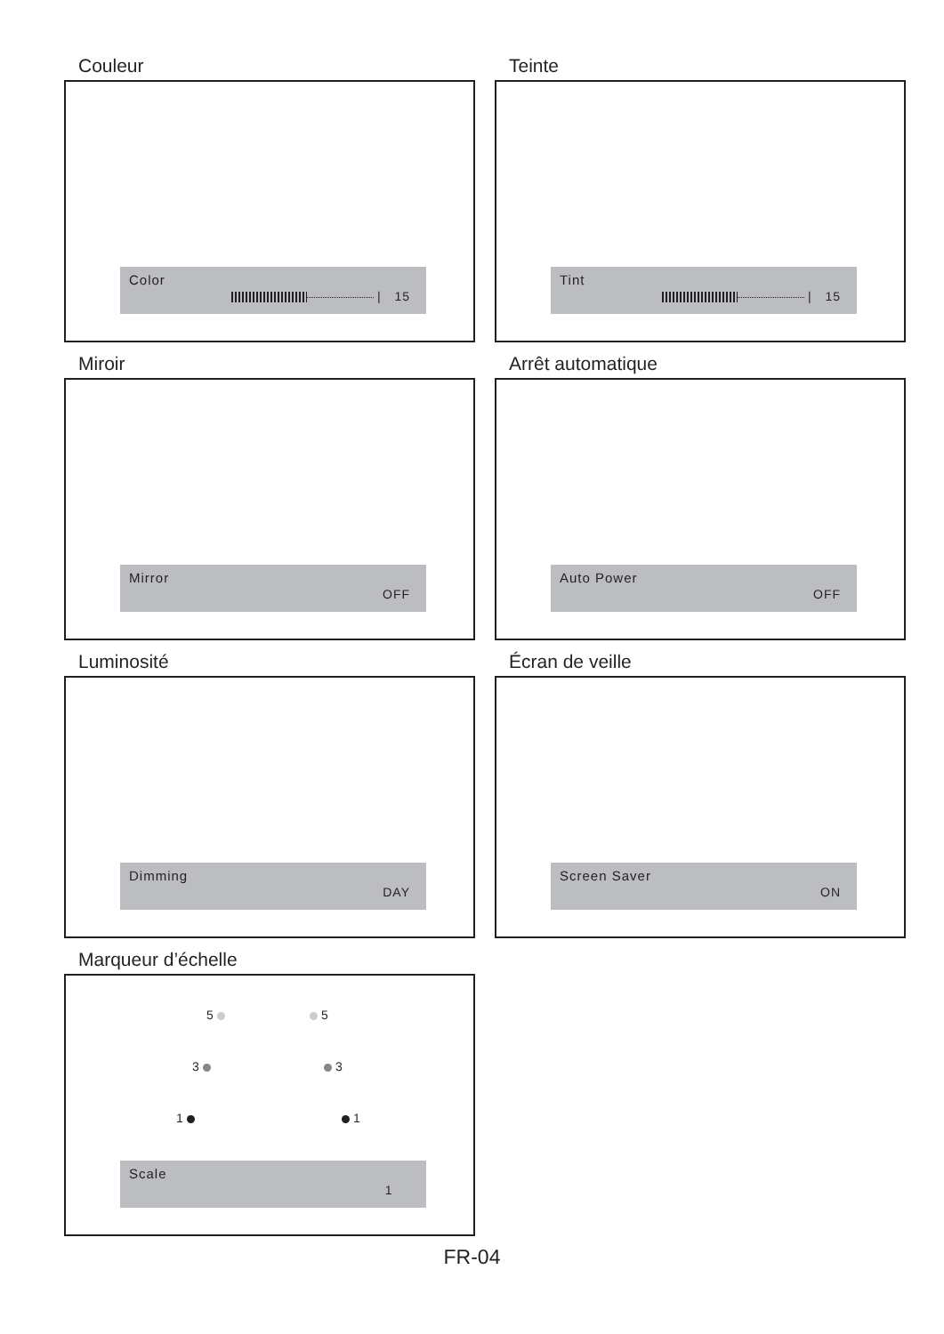Couleur
Color
| 15
Teinte
Tint
| 15
Miroir
Mirror
OFF
Arrêt automatique
Auto Power
OFF
Luminosité
Dimming
DAY
Écran de veille
Screen Saver
ON
Marqueur d’échelle
5 5
3 3
1 1
Scale
1
FR-04